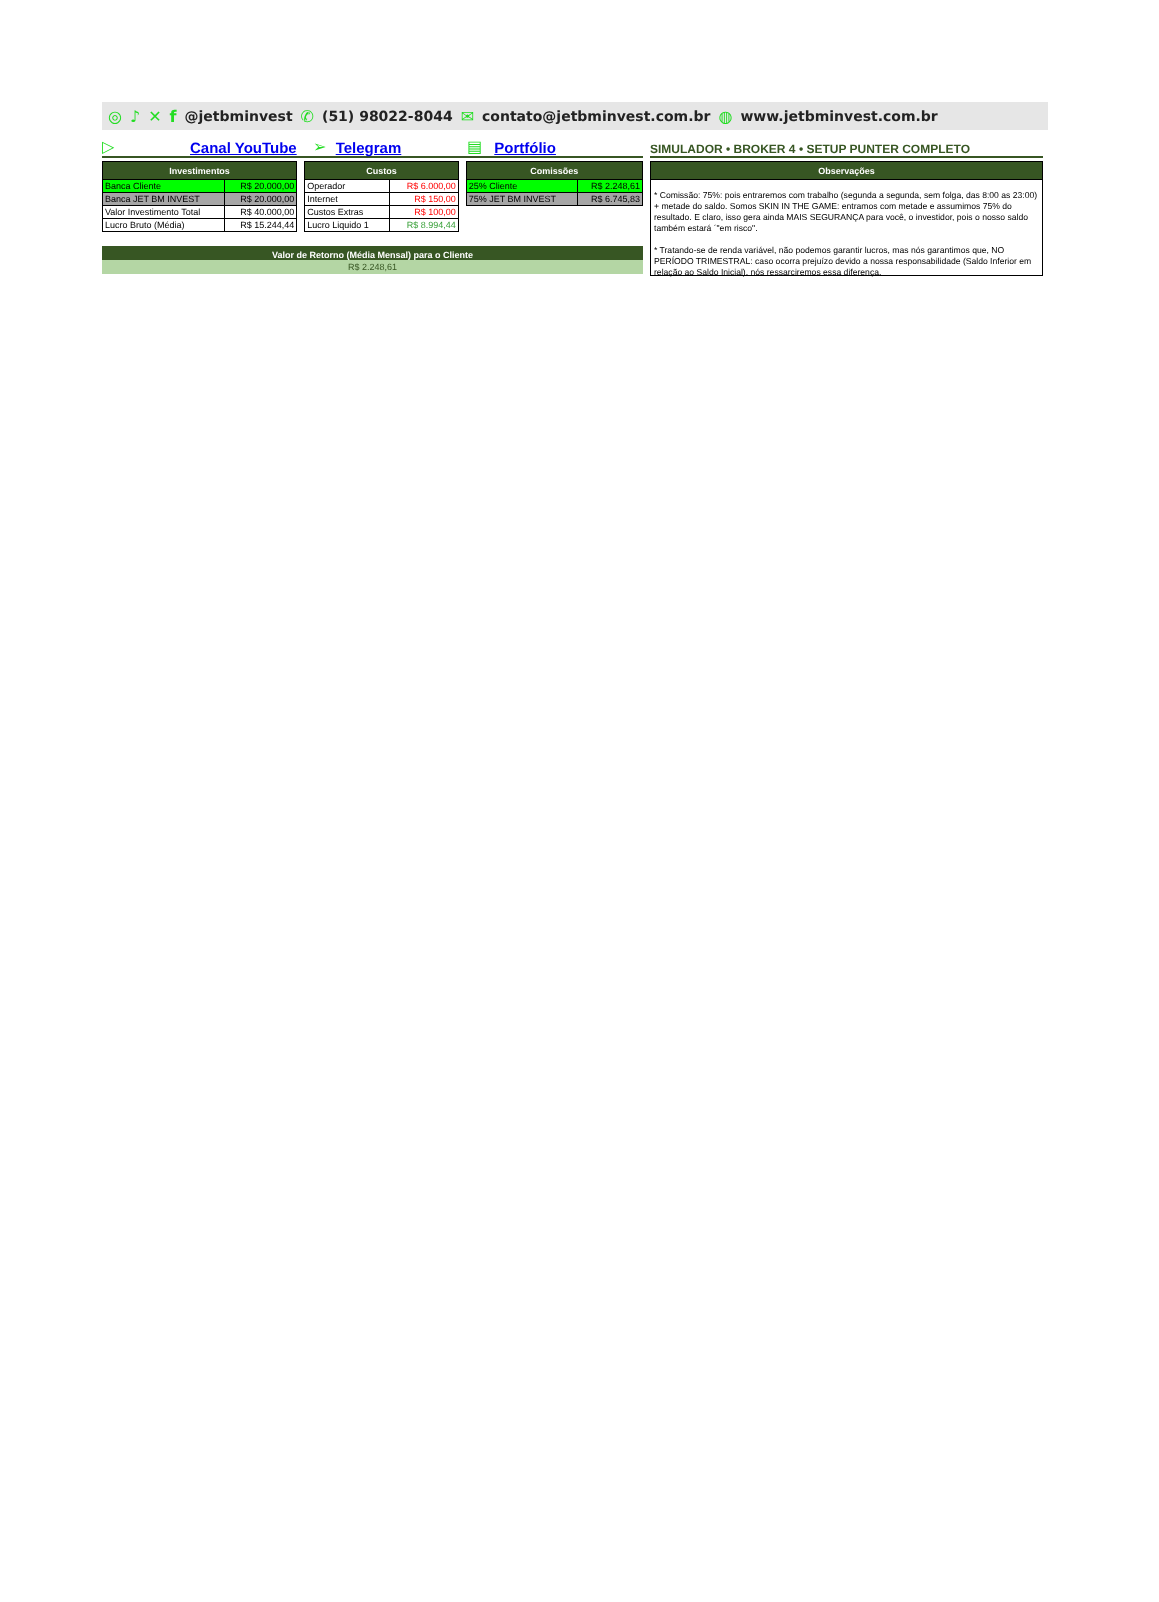◎ ♪ ✕ f @jetbminvest ✆ (51) 98022-8044 ✉ contato@jetbminvest.com.br ◍ www.jetbminvest.com.br
▷ Canal YouTube ➢ Telegram ▤ Portfólio
| Investimentos | |
| --- | --- |
| Banca Cliente | R$ 20.000,00 |
| Banca JET BM INVEST | R$ 20.000,00 |
| Valor Investimento Total | R$ 40.000,00 |
| Lucro Bruto (Média) | R$ 15.244,44 |
| Custos | |
| --- | --- |
| Operador | R$ 6.000,00 |
| Internet | R$ 150,00 |
| Custos Extras | R$ 100,00 |
| Lucro Liquido 1 | R$ 8.994,44 |
| Comissões | |
| --- | --- |
| 25% Cliente | R$ 2.248,61 |
| 75% JET BM INVEST | R$ 6.745,83 |
Valor de Retorno (Média Mensal) para o Cliente
R$ 2.248,61
SIMULADOR • BROKER 4 • SETUP PUNTER COMPLETO
| Observações |
| --- |
* Comissão: 75%: pois entraremos com trabalho (segunda a segunda, sem folga, das 8:00 as 23:00) + metade do saldo. Somos SKIN IN THE GAME: entramos com metade e assumimos 75% do resultado. E claro, isso gera ainda MAIS SEGURANÇA para você, o investidor, pois o nosso saldo também estará ´"em risco".
* Tratando-se de renda variável, não podemos garantir lucros, mas nós garantimos que, NO PERÍODO TRIMESTRAL: caso ocorra prejuízo devido a nossa responsabilidade (Saldo Inferior em relação ao Saldo Inicial), nós ressarciremos essa diferença.